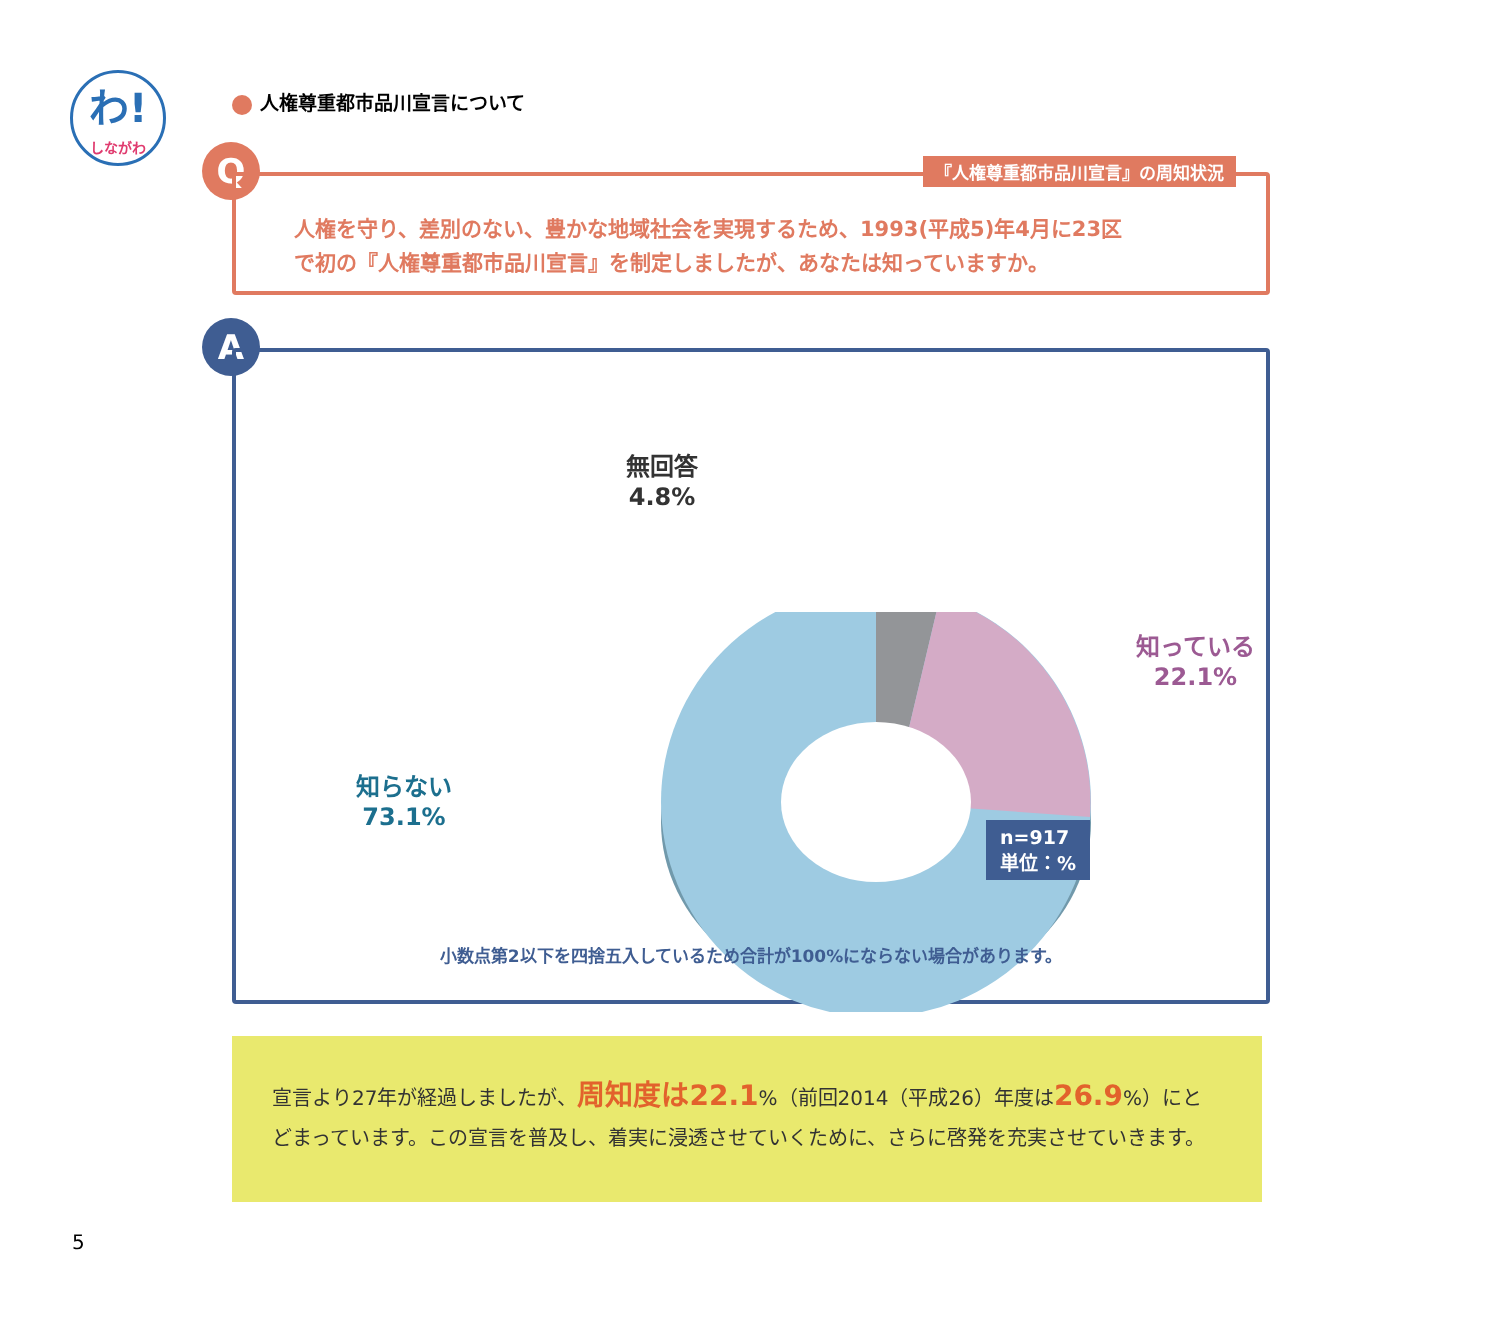わ!
しながわ
人権尊重都市品川宣言について
Q
『人権尊重都市品川宣言』の周知状況
人権を守り、差別のない、豊かな地域社会を実現するため、1993(平成5)年4月に23区
で初の『人権尊重都市品川宣言』を制定しましたが、あなたは知っていますか。
A
無回答
4.8%
知っている
22.1%
知らない
73.1%
n=917
単位：%
小数点第2以下を四捨五入しているため合計が100%にならない場合があります。
宣言より27年が経過しましたが、周知度は22.1%（前回2014（平成26）年度は26.9%）にとどまっています。この宣言を普及し、着実に浸透させていくために、さらに啓発を充実させていきます。
5